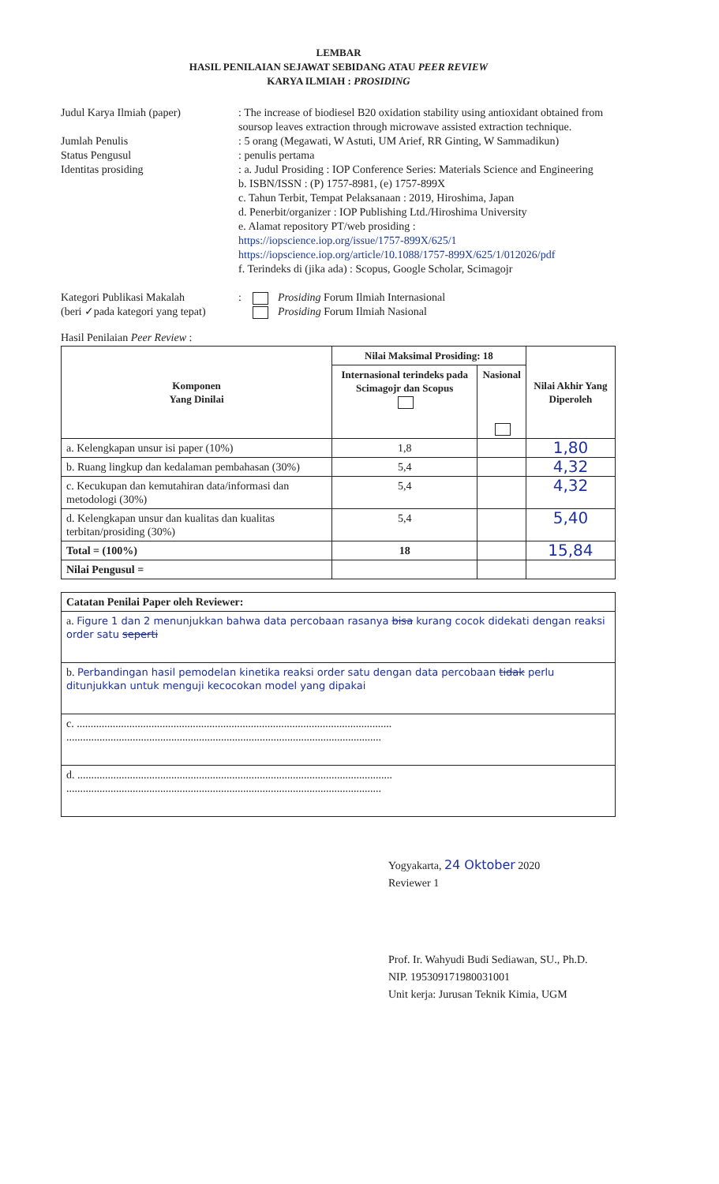LEMBAR
HASIL PENILAIAN SEJAWAT SEBIDANG ATAU PEER REVIEW
KARYA ILMIAH : PROSIDING
Judul Karya Ilmiah (paper) : The increase of biodiesel B20 oxidation stability using antioxidant obtained from soursop leaves extraction through microwave assisted extraction technique.
Jumlah Penulis : 5 orang (Megawati, W Astuti, UM Arief, RR Ginting, W Sammadikun)
Status Pengusul : penulis pertama
Identitas prosiding : a. Judul Prosiding : IOP Conference Series: Materials Science and Engineering
b. ISBN/ISSN : (P) 1757-8981, (e) 1757-899X
c. Tahun Terbit, Tempat Pelaksanaan : 2019, Hiroshima, Japan
d. Penerbit/organizer : IOP Publishing Ltd./Hiroshima University
e. Alamat repository PT/web prosiding :
https://iopscience.iop.org/issue/1757-899X/625/1
https://iopscience.iop.org/article/10.1088/1757-899X/625/1/012026/pdf
f. Terindeks di (jika ada) : Scopus, Google Scholar, Scimagojr
Kategori Publikasi Makalah
(beri ✓pada kategori yang tepat)
: Prosiding Forum Ilmiah Internasional
Prosiding Forum Ilmiah Nasional
Hasil Penilaian Peer Review :
| Komponen Yang Dinilai | Nilai Maksimal Prosiding: 18 | | Nilai Akhir Yang Diperoleh |
| --- | --- | --- | --- |
| | Internasional terindeks pada Scimagojr dan Scopus | Nasional | |
| a. Kelengkapan unsur isi paper (10%) | 1,8 | | 1,80 |
| b. Ruang lingkup dan kedalaman pembahasan (30%) | 5,4 | | 4,32 |
| c. Kecukupan dan kemutahiran data/informasi dan metodologi (30%) | 5,4 | | 4,32 |
| d. Kelengkapan unsur dan kualitas dan kualitas terbitan/prosiding (30%) | 5,4 | | 5,40 |
| Total = (100%) | 18 | | 15,84 |
| Nilai Pengusul = | | | |
| Catatan Penilai Paper oleh Reviewer: |
| a. Figure 1 dan 2 menunjukkan bahwa data percobaan rasanya bisa kurang cocok didekati dengan reaksi order satu seperti |
| b. Perbandingan hasil pemodelan kinetika reaksi order satu dengan data percobaan tidak perlu ditunjukkan untuk menguji kecocokan model yang dipakai |
| c. .................................................................................................................. .................................................................................................................. |
| d. .................................................................................................................. .................................................................................................................. |
Yogyakarta, 24 Oktober 2020
Reviewer 1
Prof. Ir. Wahyudi Budi Sediawan, SU., Ph.D.
NIP. 195309171980031001
Unit kerja: Jurusan Teknik Kimia, UGM